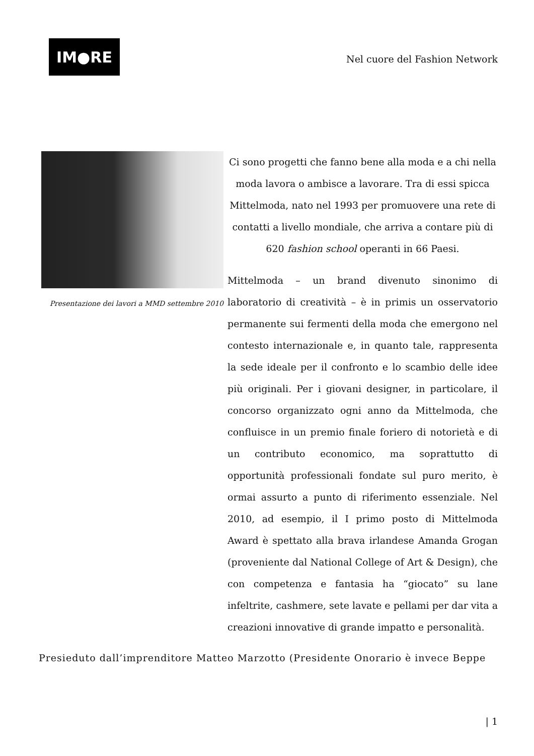IM●RE
Nel cuore del Fashion Network
Presentazione dei lavori a MMD settembre 2010
Ci sono progetti che fanno bene alla moda e a chi nella moda lavora o ambisce a lavorare. Tra di essi spicca Mittelmoda, nato nel 1993 per promuovere una rete di contatti a livello mondiale, che arriva a contare più di 620 fashion school operanti in 66 Paesi.
Mittelmoda – un brand divenuto sinonimo di laboratorio di creatività – è in primis un osservatorio permanente sui fermenti della moda che emergono nel contesto internazionale e, in quanto tale, rappresenta la sede ideale per il confronto e lo scambio delle idee più originali. Per i giovani designer, in particolare, il concorso organizzato ogni anno da Mittelmoda, che confluisce in un premio finale foriero di notorietà e di un contributo economico, ma soprattutto di opportunità professionali fondate sul puro merito, è ormai assurto a punto di riferimento essenziale. Nel 2010, ad esempio, il I primo posto di Mittelmoda Award è spettato alla brava irlandese Amanda Grogan (proveniente dal National College of Art & Design), che con competenza e fantasia ha “giocato” su lane infeltrite, cashmere, sete lavate e pellami per dar vita a creazioni innovative di grande impatto e personalità.
Presieduto dall’imprenditore Matteo Marzotto (Presidente Onorario è invece Beppe
| 1